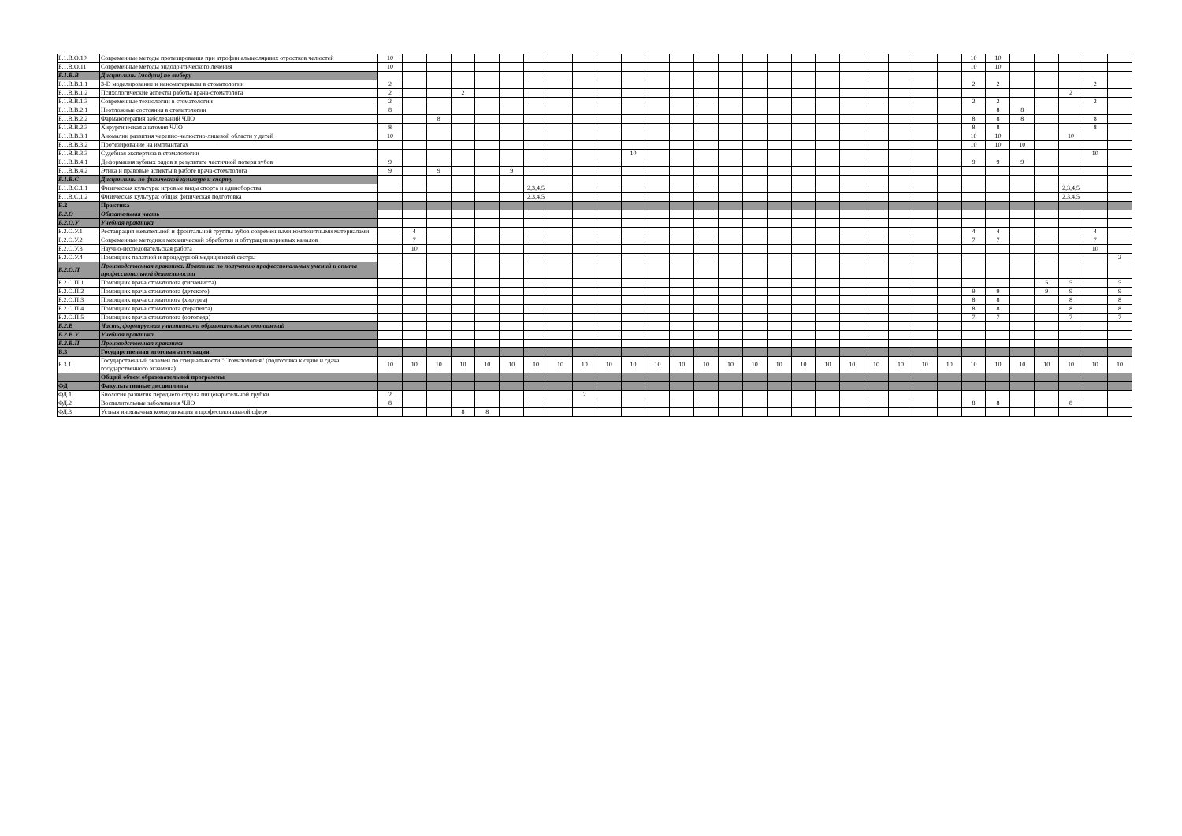| Б.1.В.О.10 | Современные методы протезирования при атрофии альвеолярных отростков челюстей | 10 | | | | | | | | | | | | | | | | | | | | | | | | 10 | 10 | | | | | |
| Б.1.В.О.11 | Современные методы эндодонтического лечения | 10 | | | | | | | | | | | | | | | | | | | | | | | | 10 | 10 | | | | | |
| Б.1.В.В | Дисциплины (модули) по выбору | | | | | | | | | | | | | | | | | | | | | | | | | | | | | | | |
| Б.1.В.В.1.1 | 3-D моделирование и наноматериалы в стоматологии | 2 | | | | | | | | | | | | | | | | | | | | | | | | 2 | 2 | | | | 2 | |
| Б.1.В.В.1.2 | Психологические аспекты работы врача-стоматолога | 2 | | | 2 | | | | | | | | | | | | | | | | | | | | | | | | | 2 | | |
| Б.1.В.В.1.3 | Современные технологии в стоматологии | 2 | | | | | | | | | | | | | | | | | | | | | | | | 2 | 2 | | | | 2 | |
| Б.1.В.В.2.1 | Неотложные состояния в стоматологии | 8 | | | | | | | | | | | | | | | | | | | | | | | | | 8 | 8 | | | | |
| Б.1.В.В.2.2 | Фармакотерапия заболеваний ЧЛО | | | 8 | | | | | | | | | | | | | | | | | | | | | | 8 | 8 | 8 | | | 8 | |
| Б.1.В.В.2.3 | Хирургическая анатомия ЧЛО | 8 | | | | | | | | | | | | | | | | | | | | | | | | 8 | 8 | | | | 8 | |
| Б.1.В.В.3.1 | Аномалии развития черепно-челюстно-лицевой области у детей | 10 | | | | | | | | | | | | | | | | | | | | | | | | 10 | 10 | | | 10 | | |
| Б.1.В.В.3.2 | Протезирование на имплантатах | | | | | | | | | | | | | | | | | | | | | | | | | 10 | 10 | 10 | | | | |
| Б.1.В.В.3.3 | Судебная экспертиза в стоматологии | | | | | | | | | | | 10 | | | | | | | | | | | | | | | | | | | 10 | |
| Б.1.В.В.4.1 | Деформация зубных рядов в результате частичной потери зубов | 9 | | | | | | | | | | | | | | | | | | | | | | | | 9 | 9 | 9 | | | | |
| Б.1.В.В.4.2 | Этика и правовые аспекты в работе врача-стоматолога | 9 | | 9 | | | 9 | | | | | | | | | | | | | | | | | | | | | | | | | |
| Б.1.В.С | Дисциплины по физической культуре и спорту | | | | | | | | | | | | | | | | | | | | | | | | | | | | | | | |
| Б.1.В.С.1.1 | Физическая культура: игровые виды спорта и единоборства | | | | | | | 2,3,4,5 | | | | | | | | | | | | | | | | | | | | | | 2,3,4,5 | | |
| Б.1.В.С.1.2 | Физическая культура: общая физическая подготовка | | | | | | | 2,3,4,5 | | | | | | | | | | | | | | | | | | | | | | 2,3,4,5 | | |
| Б.2 | Практика | | | | | | | | | | | | | | | | | | | | | | | | | | | | | | | |
| Б.2.О | Обязательная часть | | | | | | | | | | | | | | | | | | | | | | | | | | | | | | | |
| Б.2.О.У | Учебная практика | | | | | | | | | | | | | | | | | | | | | | | | | | | | | | | |
| Б.2.О.У.1 | Реставрация жевательной и фронтальной группы зубов современными композитными материалами | | 4 | | | | | | | | | | | | | | | | | | | | | | | 4 | 4 | | | | 4 | |
| Б.2.О.У.2 | Современные методики механической обработки и обтурации корневых каналов | | 7 | | | | | | | | | | | | | | | | | | | | | | | 7 | 7 | | | | 7 | |
| Б.2.О.У.3 | Научно-исследовательская работа | | 10 | | | | | | | | | | | | | | | | | | | | | | | | | | | | 10 | |
| Б.2.О.У.4 | Помощник палатной и процедурной медицинской сестры | | | | | | | | | | | | | | | | | | | | | | | | | | | | | | | 2 |
| Б.2.О.П | Производственная практика. Практика по получению профессиональных умений и опыта профессиональной деятельности | | | | | | | | | | | | | | | | | | | | | | | | | | | | | | | |
| Б.2.О.П.1 | Помощник врача стоматолога (гигиениста) | | | | | | | | | | | | | | | | | | | | | | | | | | | | 5 | 5 | | 5 |
| Б.2.О.П.2 | Помощник врача стоматолога (детского) | | | | | | | | | | | | | | | | | | | | | | | | | 9 | 9 | | 9 | 9 | | 9 |
| Б.2.О.П.3 | Помощник врача стоматолога (хирурга) | | | | | | | | | | | | | | | | | | | | | | | | | 8 | 8 | | | 8 | | 8 |
| Б.2.О.П.4 | Помощник врача стоматолога (терапевта) | | | | | | | | | | | | | | | | | | | | | | | | | 8 | 8 | | | 8 | | 8 |
| Б.2.О.П.5 | Помощник врача стоматолога (ортопеда) | | | | | | | | | | | | | | | | | | | | | | | | | 7 | 7 | | | 7 | | 7 |
| Б.2.В | Часть, формируемая участниками образовательных отношений | | | | | | | | | | | | | | | | | | | | | | | | | | | | | | | |
| Б.2.В.У | Учебная практика | | | | | | | | | | | | | | | | | | | | | | | | | | | | | | | |
| Б.2.В.П | Производственная практика | | | | | | | | | | | | | | | | | | | | | | | | | | | | | | | |
| Б.3 | Государственная итоговая аттестация | | | | | | | | | | | | | | | | | | | | | | | | | | | | | | | |
| Б.3.1 | Государственный экзамен по специальности "Стоматология" (подготовка к сдаче и сдача государственного экзамена) | 10 | 10 | 10 | 10 | 10 | 10 | 10 | 10 | 10 | 10 | 10 | 10 | 10 | 10 | 10 | 10 | 10 | 10 | 10 | 10 | 10 | 10 | 10 | 10 | 10 | 10 | 10 | 10 | 10 | 10 | 10 |
| | Общий объем образовательной программы | | | | | | | | | | | | | | | | | | | | | | | | | | | | | | | |
| ФД | Факультативные дисциплины | | | | | | | | | | | | | | | | | | | | | | | | | | | | | | | |
| ФД.1 | Биология развития переднего отдела пищеварительной трубки | 2 | | | | | | | | 2 | | | | | | | | | | | | | | | | | | | | | | |
| ФД.2 | Воспалительные заболевания ЧЛО | 8 | | | | | | | | | | | | | | | | | | | | | | | | 8 | 8 | | | 8 | | |
| ФД.3 | Устная иноязычная коммуникация в профессиональной сфере | | | | 8 | 8 | | | | | | | | | | | | | | | | | | | | | | | | | | |